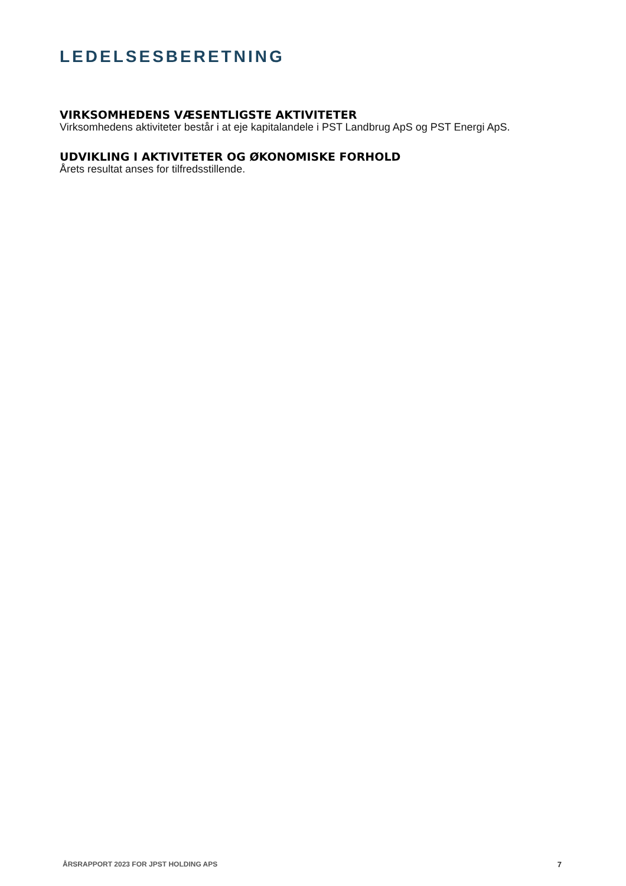LEDELSESBERETNING
VIRKSOMHEDENS VÆSENTLIGSTE AKTIVITETER
Virksomhedens aktiviteter består i at eje kapitalandele i PST Landbrug ApS og PST Energi ApS.
UDVIKLING I AKTIVITETER OG ØKONOMISKE FORHOLD
Årets resultat anses for tilfredsstillende.
ÅRSRAPPORT 2023 FOR JPST HOLDING APS 7